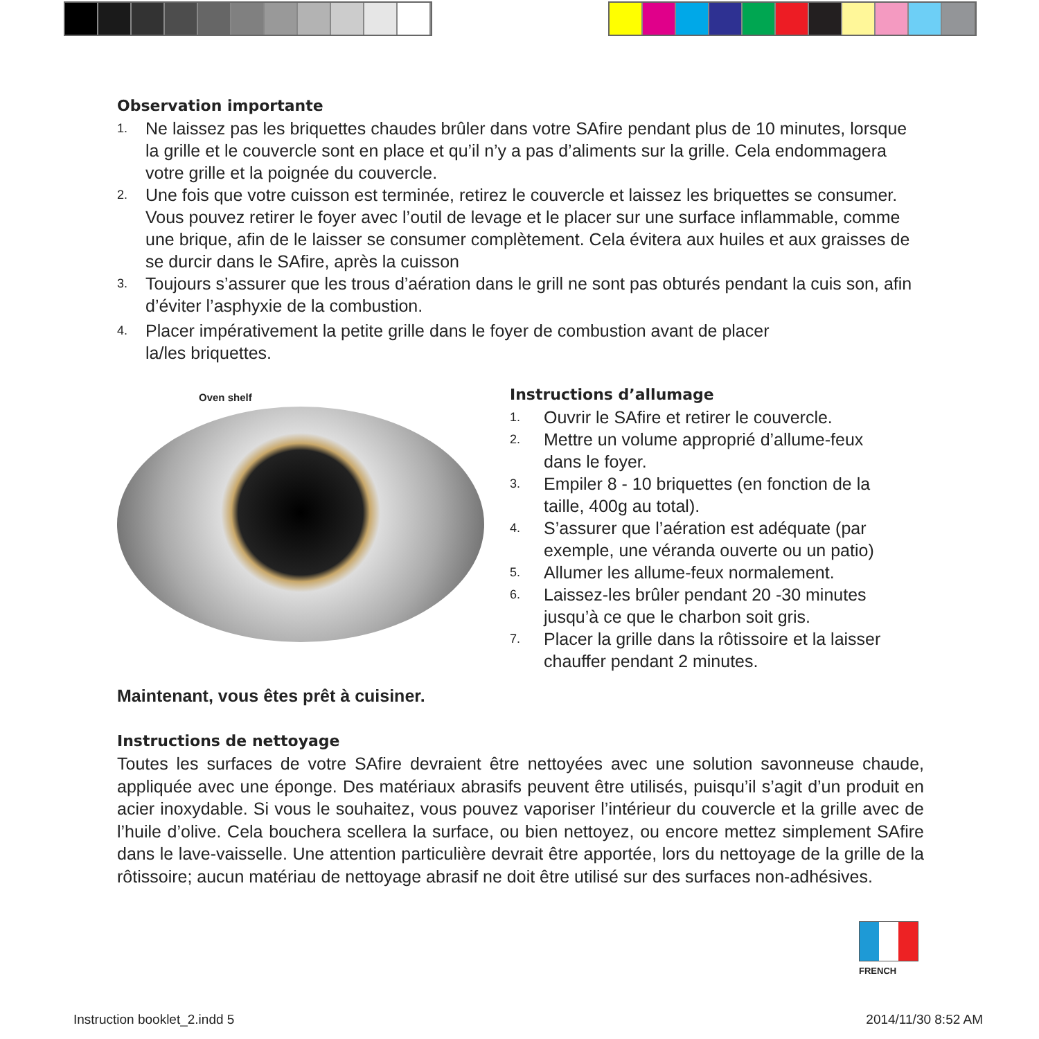Observation importante
1. Ne laissez pas les briquettes chaudes brûler dans votre SAfire pendant plus de 10 minutes, lorsque la grille et le couvercle sont en place et qu’il n’y a pas d’aliments sur la grille. Cela endommagera votre grille et la poignée du couvercle.
2. Une fois que votre cuisson est terminée, retirez le couvercle et laissez les briquettes se consumer. Vous pouvez retirer le foyer avec l’outil de levage et le placer sur une surface inflammable, comme une brique, afin de le laisser se consumer complètement. Cela évitera aux huiles et aux graisses de se durcir dans le SAfire, après la cuisson
3. Toujours s’assurer que les trous d’aération dans le grill ne sont pas obturés pendant la cuis son, afin d’éviter l’asphyxie de la combustion.
4. Placer impérativement la petite grille dans le foyer de combustion avant de placer
la/les briquettes.
Oven shelf
Instructions d’allumage
1. Ouvrir le SAfire et retirer le couvercle.
2. Mettre un volume approprié d’allume-feux dans le foyer.
3. Empiler 8 - 10 briquettes (en fonction de la taille, 400g au total).
4. S’assurer que l’aération est adéquate (par exemple, une véranda ouverte ou un patio)
5. Allumer les allume-feux normalement.
6. Laissez-les brûler pendant 20 -30 minutes jusqu’à ce que le charbon soit gris.
7. Placer la grille dans la rôtissoire et la laisser chauffer pendant 2 minutes.
Maintenant, vous êtes prêt à cuisiner.
Instructions de nettoyage
Toutes les surfaces de votre SAfire devraient être nettoyées avec une solution savonneuse chaude, appliquée avec une éponge. Des matériaux abrasifs peuvent être utilisés, puisqu’il s’agit d’un produit en acier inoxydable. Si vous le souhaitez, vous pouvez vaporiser l’intérieur du couvercle et la grille avec de l’huile d’olive. Cela bouchera scellera la surface, ou bien nettoyez, ou encore mettez simplement SAfire dans le lave-vaisselle. Une attention particulière devrait être apportée, lors du nettoyage de la grille de la rôtissoire; aucun matériau de nettoyage abrasif ne doit être utilisé sur des surfaces non-adhésives.
FRENCH
Instruction booklet_2.indd 5 2014/11/30 8:52 AM